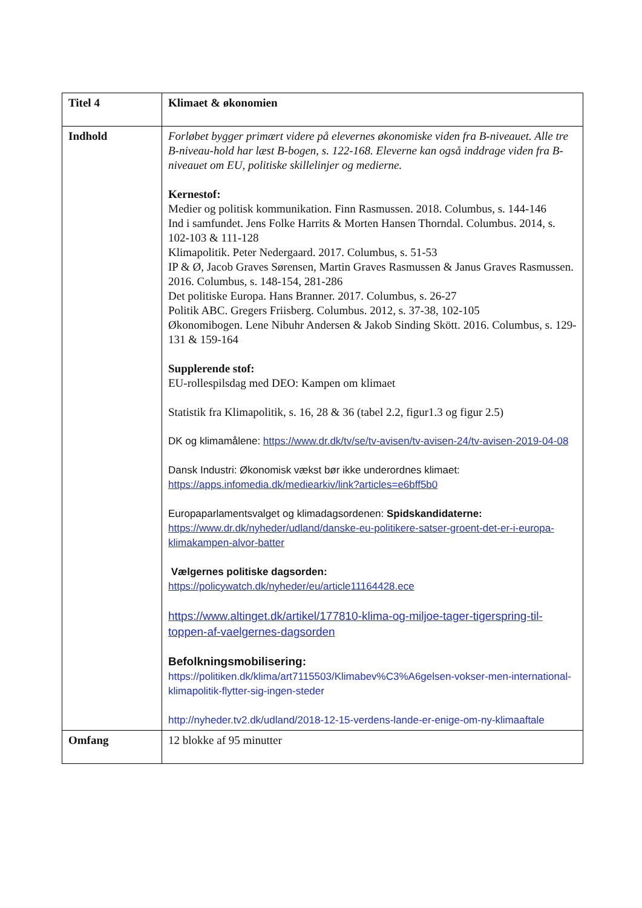| Titel 4 | Klimaet & økonomien |
| Indhold | Forløbet bygger primært videre på elevernes økonomiske viden fra B-niveauet. Alle tre B-niveau-hold har læst B-bogen, s. 122-168. Eleverne kan også inddrage viden fra B-niveauet om EU, politiske skillelinjer og medierne. Kernestof: Medier og politisk kommunikation. Finn Rasmussen. 2018. Columbus, s. 144-146 Ind i samfundet. Jens Folke Harrits & Morten Hansen Thorndal. Columbus. 2014, s. 102-103 & 111-128 Klimapolitik. Peter Nedergaard. 2017. Columbus, s. 51-53 IP & Ø, Jacob Graves Sørensen, Martin Graves Rasmussen & Janus Graves Rasmussen. 2016. Columbus, s. 148-154, 281-286 Det politiske Europa. Hans Branner. 2017. Columbus, s. 26-27 Politik ABC. Gregers Friisberg. Columbus. 2012, s. 37-38, 102-105 Økonomibogen. Lene Nibuhr Andersen & Jakob Sinding Skött. 2016. Columbus, s. 129-131 & 159-164 Supplerende stof: EU-rollespilsdag med DEO: Kampen om klimaet Statistik fra Klimapolitik, s. 16, 28 & 36 (tabel 2.2, figur1.3 og figur 2.5) DK og klimamålene: https://www.dr.dk/tv/se/tv-avisen/tv-avisen-24/tv-avisen-2019-04-08 Dansk Industri: Økonomisk vækst bør ikke underordnes klimaet: https://apps.infomedia.dk/mediearkiv/link?articles=e6bff5b0 Europaparlamentsvalget og klimadagsordenen: Spidskandidaterne: https://www.dr.dk/nyheder/udland/danske-eu-politikere-satser-groent-det-er-i-europa-klimakampen-alvor-batter Vælgernes politiske dagsorden: https://policywatch.dk/nyheder/eu/article11164428.ece https://www.altinget.dk/artikel/177810-klima-og-miljoe-tager-tigerspring-til-toppen-af-vaelgernes-dagsorden Befolkningsmobilisering: https://politiken.dk/klima/art7115503/Klimabev%C3%A6gelsen-vokser-men-international-klimapolitik-flytter-sig-ingen-steder http://nyheder.tv2.dk/udland/2018-12-15-verdens-lande-er-enige-om-ny-klimaaftale |
| Omfang | 12 blokke af 95 minutter |